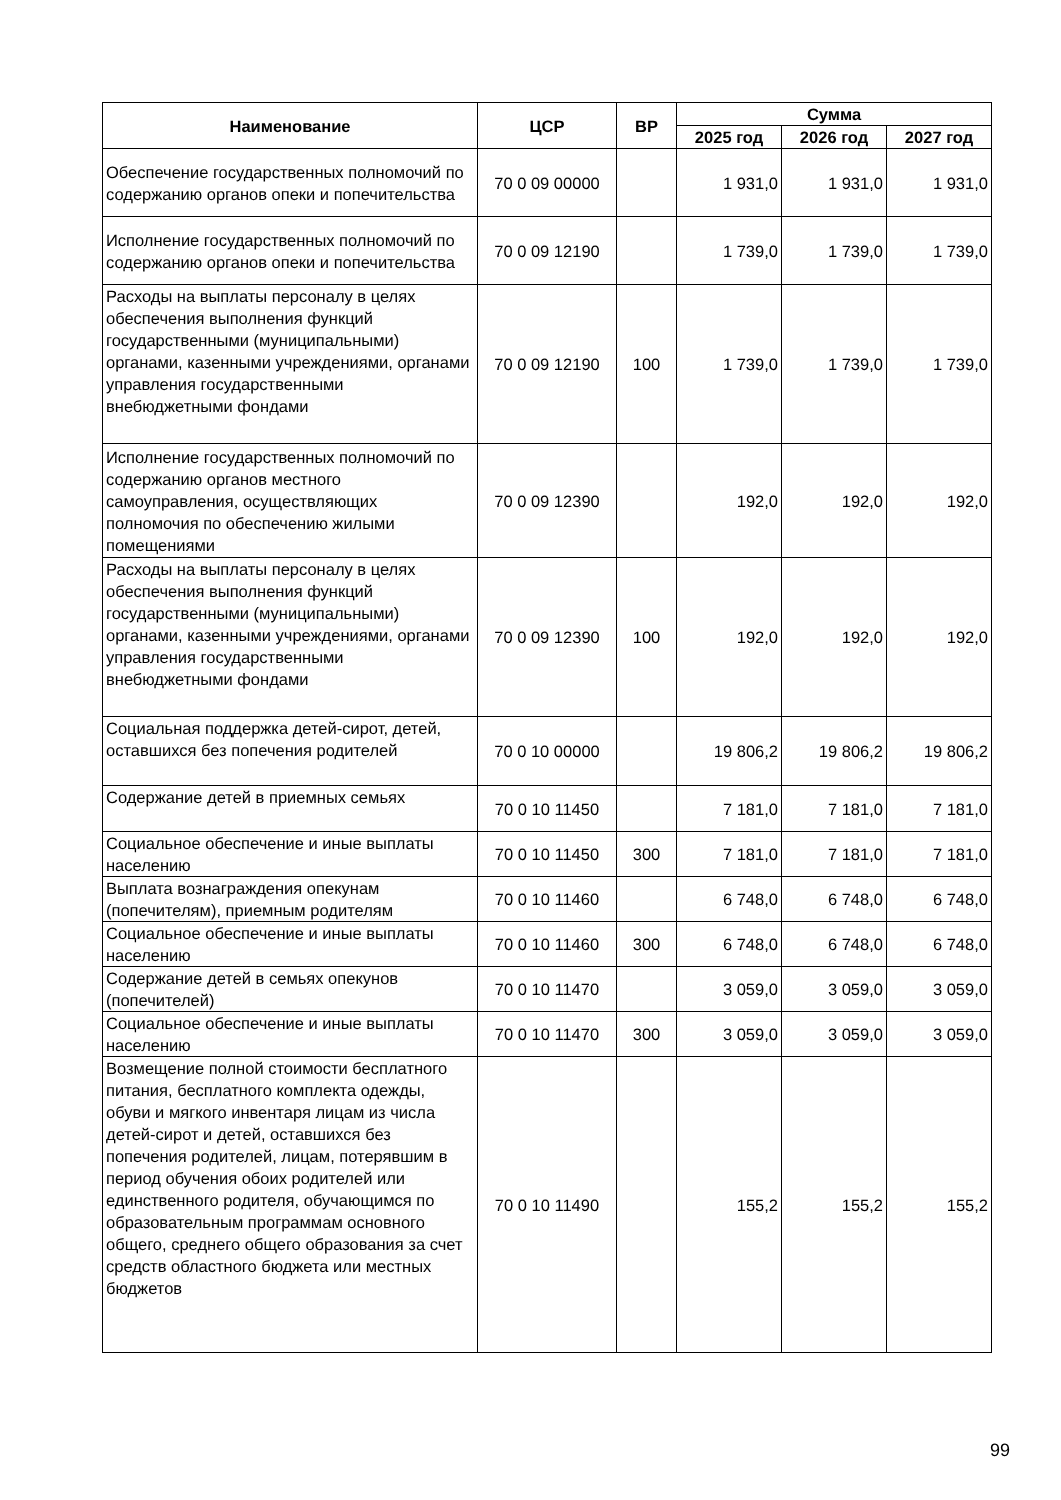| Наименование | ЦСР | ВР | Сумма | | |
| --- | --- | --- | --- | --- | --- |
| | | | 2025 год | 2026 год | 2027 год |
| Обеспечение государственных полномочий по содержанию органов опеки и попечительства | 70 0 09 00000 | | 1 931,0 | 1 931,0 | 1 931,0 |
| Исполнение государственных полномочий по содержанию органов опеки и попечительства | 70 0 09 12190 | | 1 739,0 | 1 739,0 | 1 739,0 |
| Расходы на выплаты персоналу в целях обеспечения выполнения функций государственными (муниципальными) органами, казенными учреждениями, органами управления государственными внебюджетными фондами | 70 0 09 12190 | 100 | 1 739,0 | 1 739,0 | 1 739,0 |
| Исполнение государственных полномочий по содержанию органов местного самоуправления, осуществляющих полномочия по обеспечению жилыми помещениями | 70 0 09 12390 | | 192,0 | 192,0 | 192,0 |
| Расходы на выплаты персоналу в целях обеспечения выполнения функций государственными (муниципальными) органами, казенными учреждениями, органами управления государственными внебюджетными фондами | 70 0 09 12390 | 100 | 192,0 | 192,0 | 192,0 |
| Социальная поддержка детей-сирот, детей, оставшихся без попечения родителей | 70 0 10 00000 | | 19 806,2 | 19 806,2 | 19 806,2 |
| Содержание детей в приемных семьях | 70 0 10 11450 | | 7 181,0 | 7 181,0 | 7 181,0 |
| Социальное обеспечение и иные выплаты населению | 70 0 10 11450 | 300 | 7 181,0 | 7 181,0 | 7 181,0 |
| Выплата вознаграждения опекунам (попечителям), приемным родителям | 70 0 10 11460 | | 6 748,0 | 6 748,0 | 6 748,0 |
| Социальное обеспечение и иные выплаты населению | 70 0 10 11460 | 300 | 6 748,0 | 6 748,0 | 6 748,0 |
| Содержание детей в семьях опекунов (попечителей) | 70 0 10 11470 | | 3 059,0 | 3 059,0 | 3 059,0 |
| Социальное обеспечение и иные выплаты населению | 70 0 10 11470 | 300 | 3 059,0 | 3 059,0 | 3 059,0 |
| Возмещение полной стоимости бесплатного питания, бесплатного комплекта одежды, обуви и мягкого инвентаря лицам из числа детей-сирот и детей, оставшихся без попечения родителей, лицам, потерявшим в период обучения обоих родителей или единственного родителя, обучающимся по образовательным программам основного общего, среднего общего образования за счет средств областного бюджета или местных бюджетов | 70 0 10 11490 | | 155,2 | 155,2 | 155,2 |
99